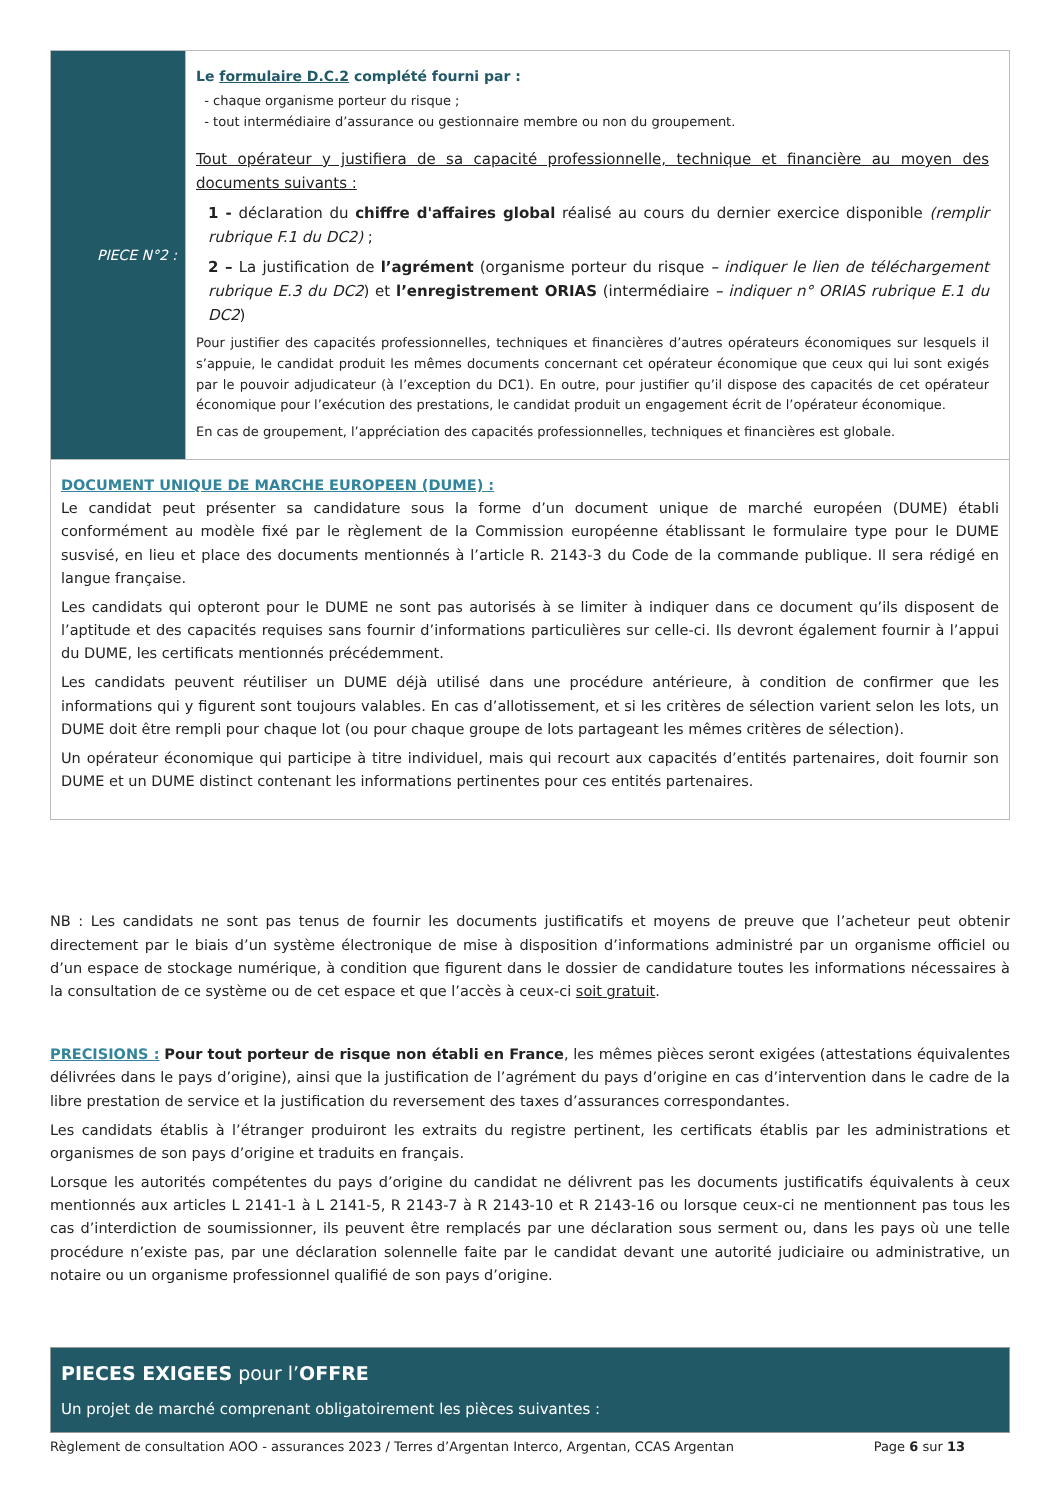| PIECE N°2 : | Le formulaire D.C.2 complété fourni par : - chaque organisme porteur du risque ; - tout intermédiaire d’assurance ou gestionnaire membre ou non du groupement. Tout opérateur y justifiera de sa capacité professionnelle, technique et financière au moyen des documents suivants : 1 - déclaration du chiffre d'affaires global réalisé au cours du dernier exercice disponible (remplir rubrique F.1 du DC2) ; 2 – La justification de l’agrément (organisme porteur du risque – indiquer le lien de téléchargement rubrique E.3 du DC2 ) et l’enregistrement ORIAS (intermédiaire – indiquer n° ORIAS rubrique E.1 du DC2 ) Pour justifier des capacités professionnelles, techniques et financières d’autres opérateurs économiques sur lesquels il s’appuie, le candidat produit les mêmes documents concernant cet opérateur économique que ceux qui lui sont exigés par le pouvoir adjudicateur (à l’exception du DC1). En outre, pour justifier qu’il dispose des capacités de cet opérateur économique pour l’exécution des prestations, le candidat produit un engagement écrit de l’opérateur économique. En cas de groupement, l’appréciation des capacités professionnelles, techniques et financières est globale. |
| DOCUMENT UNIQUE DE MARCHE EUROPEEN (DUME) : Le candidat peut présenter sa candidature sous la forme d’un document unique de marché européen (DUME) établi conformément au modèle fixé par le règlement de la Commission européenne établissant le formulaire type pour le DUME susvisé, en lieu et place des documents mentionnés à l’article R. 2143-3 du Code de la commande publique. Il sera rédigé en langue française. Les candidats qui opteront pour le DUME ne sont pas autorisés à se limiter à indiquer dans ce document qu’ils disposent de l’aptitude et des capacités requises sans fournir d’informations particulières sur celle-ci. Ils devront également fournir à l’appui du DUME, les certificats mentionnés précédemment. Les candidats peuvent réutiliser un DUME déjà utilisé dans une procédure antérieure, à condition de confirmer que les informations qui y figurent sont toujours valables. En cas d’allotissement, et si les critères de sélection varient selon les lots, un DUME doit être rempli pour chaque lot (ou pour chaque groupe de lots partageant les mêmes critères de sélection). Un opérateur économique qui participe à titre individuel, mais qui recourt aux capacités d’entités partenaires, doit fournir son DUME et un DUME distinct contenant les informations pertinentes pour ces entités partenaires. | |
NB : Les candidats ne sont pas tenus de fournir les documents justificatifs et moyens de preuve que l’acheteur peut obtenir directement par le biais d’un système électronique de mise à disposition d’informations administré par un organisme officiel ou d’un espace de stockage numérique, à condition que figurent dans le dossier de candidature toutes les informations nécessaires à la consultation de ce système ou de cet espace et que l’accès à ceux-ci soit gratuit.
PRECISIONS : Pour tout porteur de risque non établi en France, les mêmes pièces seront exigées (attestations équivalentes délivrées dans le pays d’origine), ainsi que la justification de l’agrément du pays d’origine en cas d’intervention dans le cadre de la libre prestation de service et la justification du reversement des taxes d’assurances correspondantes.
Les candidats établis à l’étranger produiront les extraits du registre pertinent, les certificats établis par les administrations et organismes de son pays d’origine et traduits en français.
Lorsque les autorités compétentes du pays d’origine du candidat ne délivrent pas les documents justificatifs équivalents à ceux mentionnés aux articles L 2141-1 à L 2141-5, R 2143-7 à R 2143-10 et R 2143-16 ou lorsque ceux-ci ne mentionnent pas tous les cas d’interdiction de soumissionner, ils peuvent être remplacés par une déclaration sous serment ou, dans les pays où une telle procédure n’existe pas, par une déclaration solennelle faite par le candidat devant une autorité judiciaire ou administrative, un notaire ou un organisme professionnel qualifié de son pays d’origine.
PIECES EXIGEES pour l’OFFRE
Un projet de marché comprenant obligatoirement les pièces suivantes :
Règlement de consultation AOO - assurances 2023 / Terres d’Argentan Interco, Argentan, CCAS Argentan Page 6 sur 13